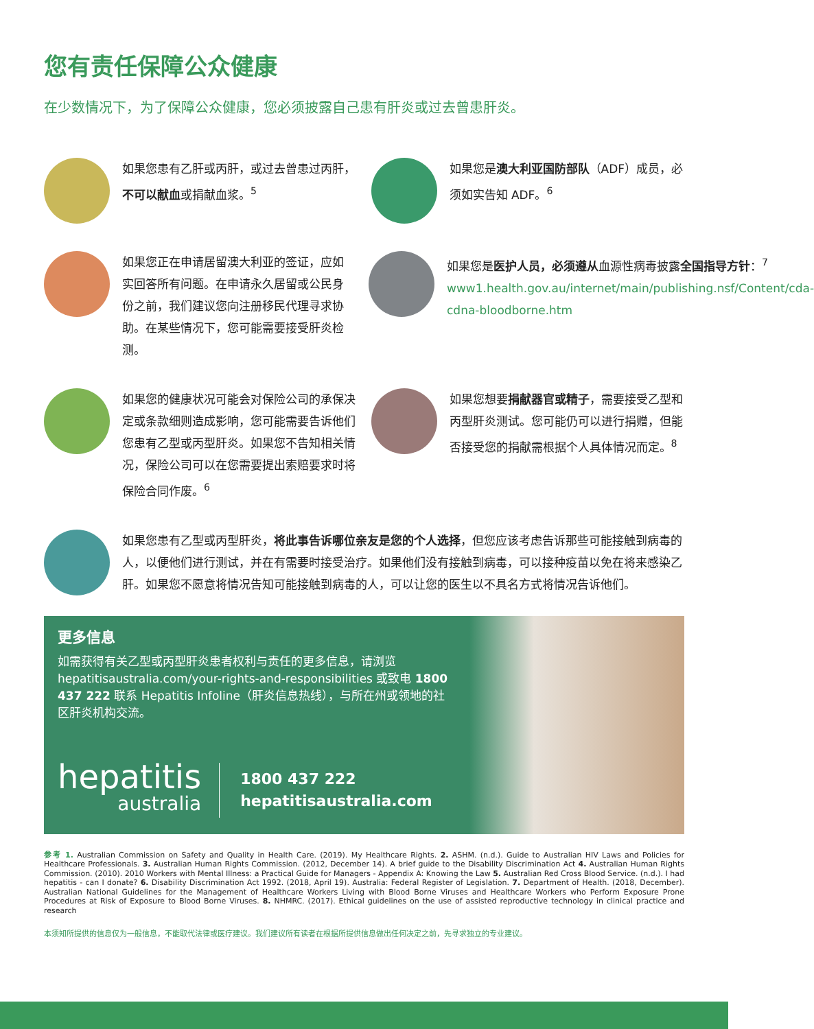您有责任保障公众健康
在少数情况下，为了保障公众健康，您必须披露自己患有肝炎或过去曾患肝炎。
如果您患有乙肝或丙肝，或过去曾患过丙肝，不可以献血或捐献血浆。<sup>5</sup>
如果您是澳大利亚国防部队（ADF）成员，必须如实告知 ADF。<sup>6</sup>
如果您正在申请居留澳大利亚的签证，应如实回答所有问题。在申请永久居留或公民身份之前，我们建议您向注册移民代理寻求协助。在某些情况下，您可能需要接受肝炎检测。
如果您是医护人员，必须遵从血源性病毒披露全国指导方针：<sup>7</sup> www1.health.gov.au/internet/main/publishing.nsf/Content/cda-cdna-bloodborne.htm
如果您的健康状况可能会对保险公司的承保决定或条款细则造成影响，您可能需要告诉他们您患有乙型或丙型肝炎。如果您不告知相关情况，保险公司可以在您需要提出索赔要求时将保险合同作废。<sup>6</sup>
如果您想要捐献器官或精子，需要接受乙型和丙型肝炎测试。您可能仍可以进行捐赠，但能否接受您的捐献需根据个人具体情况而定。<sup>8</sup>
如果您患有乙型或丙型肝炎，将此事告诉哪位亲友是您的个人选择，但您应该考虑告诉那些可能接触到病毒的人，以便他们进行测试，并在有需要时接受治疗。如果他们没有接触到病毒，可以接种疫苗以免在将来感染乙肝。如果您不愿意将情况告知可能接触到病毒的人，可以让您的医生以不具名方式将情况告诉他们。
更多信息
如需获得有关乙型或丙型肝炎患者权利与责任的更多信息，请浏览 hepatitisaustralia.com/your-rights-and-responsibilities 或致电 1800 437 222 联系 Hepatitis Infoline（肝炎信息热线），与所在州或领地的社区肝炎机构交流。
hepatitis
australia
1800 437 222
hepatitisaustralia.com
参考 1. Australian Commission on Safety and Quality in Health Care. (2019). My Healthcare Rights. 2. ASHM. (n.d.). Guide to Australian HIV Laws and Policies for Healthcare Professionals. 3. Australian Human Rights Commission. (2012, December 14). A brief guide to the Disability Discrimination Act 4. Australian Human Rights Commission. (2010). 2010 Workers with Mental Illness: a Practical Guide for Managers - Appendix A: Knowing the Law 5. Australian Red Cross Blood Service. (n.d.). I had hepatitis - can I donate? 6. Disability Discrimination Act 1992. (2018, April 19). Australia: Federal Register of Legislation. 7. Department of Health. (2018, December). Australian National Guidelines for the Management of Healthcare Workers Living with Blood Borne Viruses and Healthcare Workers who Perform Exposure Prone Procedures at Risk of Exposure to Blood Borne Viruses. 8. NHMRC. (2017). Ethical guidelines on the use of assisted reproductive technology in clinical practice and research
本须知所提供的信息仅为一般信息，不能取代法律或医疗建议。我们建议所有读者在根据所提供信息做出任何决定之前，先寻求独立的专业建议。